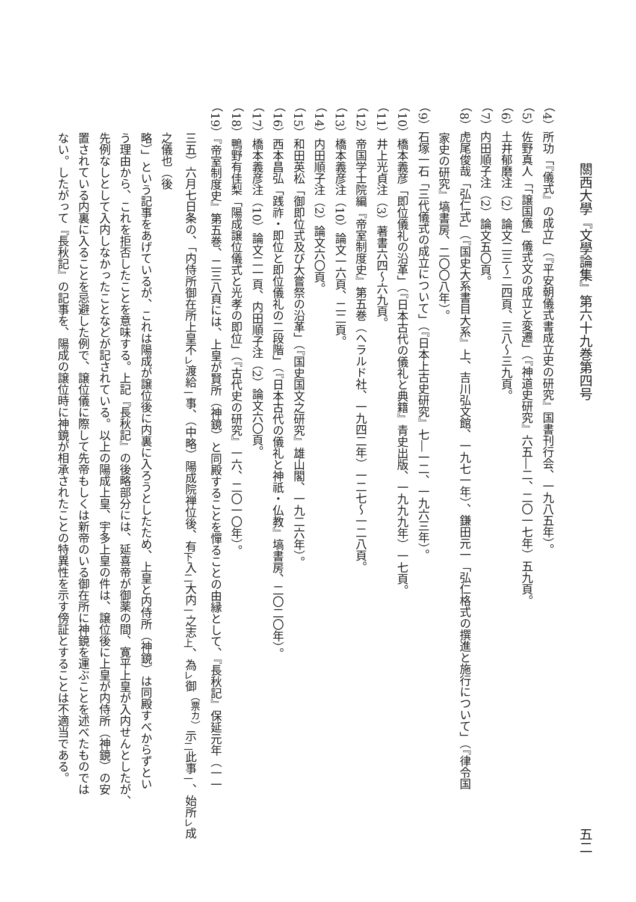關西大學『文學論集』第六十九巻第四号 五二
（4）所功「『儀式』の成立」（『平安朝儀式書成立史の研究』国書刊行会、一九八五年）。
（5）佐野真人「「譲国儀」儀式文の成立と変遷」（『神道史研究』六五―二、二〇一七年）五九頁。
（6）土井郁磨注（2）論文二三～二四頁、三八～三九頁。
（7）内田順子注（2）論文五〇頁。
（8）虎尾俊哉「弘仁式」（『国史大系書目大系』上、吉川弘文館、一九七一年）、鎌田元一「弘仁格式の撰進と施行について」（『律令国
家史の研究』塙書房、二〇〇八年）。
（9）石塚一石「三代儀式の成立について」（『日本上古史研究』七―一二、一九六三年）。
（10）橋本義彦「即位儀礼の沿革」（『日本古代の儀礼と典籍』青史出版、一九九九年）一七頁。
（11）井上光貞注（3）著書六四～六九頁。
（12）帝国学士院編『帝室制度史』第五巻（ヘラルド社、一九四二年）一二七～一二八頁。
（13）橋本義彦注（10）論文一六頁、二二頁。
（14）内田順子注（2）論文六〇頁。
（15）和田英松「御即位式及び大嘗祭の沿革」（『国史国文之研究』雄山閣、一九二六年）。
（16）西本昌弘「践祚・即位と即位儀礼の二段階」（『日本古代の儀礼と神祇・仏教』塙書房、二〇二〇年）。
（17）橋本義彦注（10）論文二一頁、内田順子注（2）論文六〇頁。
（18）鴨野有佳梨「陽成譲位儀式と光孝の即位」（『古代史の研究』一六、二〇一〇年）。
（19）『帝室制度史』第五巻、二三八頁には、上皇が賢所（神鏡）と同殿することを憚ることの由縁として、『長秋記』保延元年（一一
三五）六月七日条の、「内侍所御在所上皇不<sub>レ</sub>渡給<sub>一</sub>事、（中略）陽成院禅位後、有<sub>下</sub>入<sub>二</sub>大内<sub>一</sub>之志<sub>上</sub>、為<sub>レ</sub>御<sup>（票カ）</sup>示<sub>二</sub>此事<sub>一</sub>、始所<sub>レ</sub>成之儀也（後
略）」という記事をあげているが、これは陽成が譲位後に内裏に入ろうとしたため、上皇と内侍所（神鏡）は同殿すべからずとい
う理由から、これを拒否したことを意味する。上記『長秋記』の後略部分には、延喜帝が御薬の間、寛平上皇が入内せんとしたが、
先例なしとして入内しなかったことなどが記されている。以上の陽成上皇、宇多上皇の件は、譲位後に上皇が内侍所（神鏡）の安
置されている内裏に入ることを忌避した例で、譲位儀に際して先帝もしくは新帝のいる御在所に神鏡を運ぶことを述べたものでは
ない。したがって『長秋記』の記事を、陽成の譲位時に神鏡が相承されたことの特異性を示す傍証とすることは不適当である。